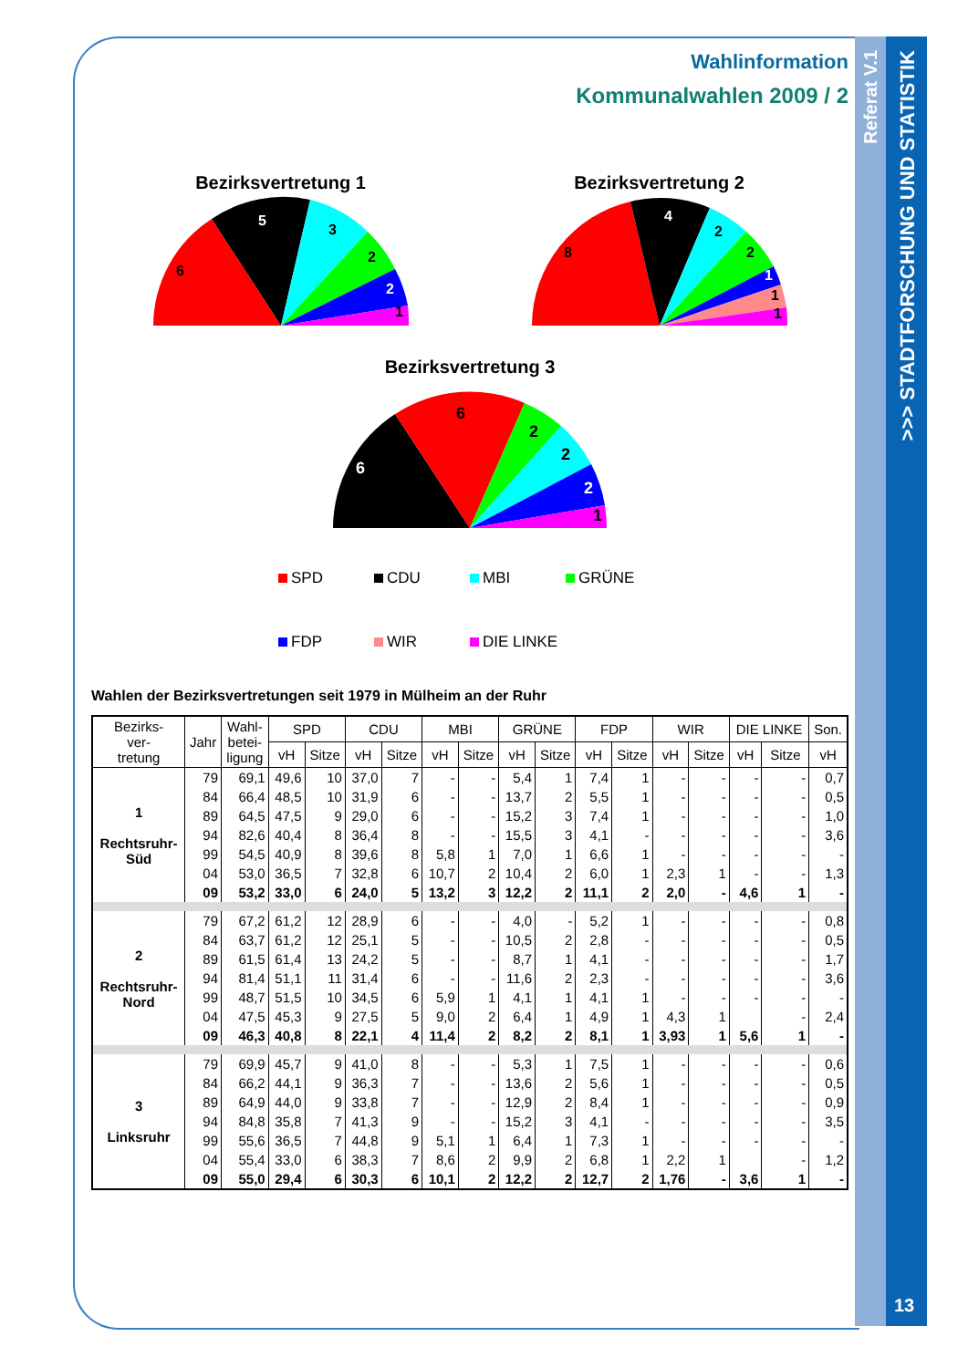Referat V.1
>>> STADTFORSCHUNG UND STATISTIK
13
Wahlinformation
Kommunalwahlen 2009 / 2
Bezirksvertretung 1
6
5
3
2
2
1
Bezirksvertretung 2
8
4
2
2
1
1
1
Bezirksvertretung 3
6
6
2
2
2
1
SPD CDU MBI GRÜNE FDP WIR DIE LINKE
Wahlen der Bezirksvertretungen seit 1979 in Mülheim an der Ruhr
| Bezirks- ver- tretung | Jahr | Wahl- betei- ligung | SPD | | CDU | | MBI | | GRÜNE | | FDP | | WIR | | DIE LINKE | | Son. |
| --- | --- | --- | --- | --- | --- | --- | --- | --- | --- | --- | --- | --- | --- | --- | --- | --- | --- |
| | | | vH | Sitze | vH | Sitze | vH | Sitze | vH | Sitze | vH | Sitze | vH | Sitze | vH | Sitze | vH |
| 1 Rechtsruhr- Süd | 79 | 69,1 | 49,6 | 10 | 37,0 | 7 | - | - | 5,4 | 1 | 7,4 | 1 | - | - | - | - | 0,7 |
| | 84 | 66,4 | 48,5 | 10 | 31,9 | 6 | - | - | 13,7 | 2 | 5,5 | 1 | - | - | - | - | 0,5 |
| | 89 | 64,5 | 47,5 | 9 | 29,0 | 6 | - | - | 15,2 | 3 | 7,4 | 1 | - | - | - | - | 1,0 |
| | 94 | 82,6 | 40,4 | 8 | 36,4 | 8 | - | - | 15,5 | 3 | 4,1 | - | - | - | - | - | 3,6 |
| | 99 | 54,5 | 40,9 | 8 | 39,6 | 8 | 5,8 | 1 | 7,0 | 1 | 6,6 | 1 | - | - | - | - | - |
| | 04 | 53,0 | 36,5 | 7 | 32,8 | 6 | 10,7 | 2 | 10,4 | 2 | 6,0 | 1 | 2,3 | 1 | - | - | 1,3 |
| | 09 | 53,2 | 33,0 | 6 | 24,0 | 5 | 13,2 | 3 | 12,2 | 2 | 11,1 | 2 | 2,0 | - | 4,6 | 1 | - |
| 2 Rechtsruhr- Nord | 79 | 67,2 | 61,2 | 12 | 28,9 | 6 | - | - | 4,0 | - | 5,2 | 1 | - | - | - | - | 0,8 |
| | 84 | 63,7 | 61,2 | 12 | 25,1 | 5 | - | - | 10,5 | 2 | 2,8 | - | - | - | - | - | 0,5 |
| | 89 | 61,5 | 61,4 | 13 | 24,2 | 5 | - | - | 8,7 | 1 | 4,1 | - | - | - | - | - | 1,7 |
| | 94 | 81,4 | 51,1 | 11 | 31,4 | 6 | - | - | 11,6 | 2 | 2,3 | - | - | - | - | - | 3,6 |
| | 99 | 48,7 | 51,5 | 10 | 34,5 | 6 | 5,9 | 1 | 4,1 | 1 | 4,1 | 1 | - | - | - | - | - |
| | 04 | 47,5 | 45,3 | 9 | 27,5 | 5 | 9,0 | 2 | 6,4 | 1 | 4,9 | 1 | 4,3 | 1 | | - | 2,4 |
| | 09 | 46,3 | 40,8 | 8 | 22,1 | 4 | 11,4 | 2 | 8,2 | 2 | 8,1 | 1 | 3,93 | 1 | 5,6 | 1 | - |
| 3 Linksruhr | 79 | 69,9 | 45,7 | 9 | 41,0 | 8 | - | - | 5,3 | 1 | 7,5 | 1 | - | - | - | - | 0,6 |
| | 84 | 66,2 | 44,1 | 9 | 36,3 | 7 | - | - | 13,6 | 2 | 5,6 | 1 | - | - | - | - | 0,5 |
| | 89 | 64,9 | 44,0 | 9 | 33,8 | 7 | - | - | 12,9 | 2 | 8,4 | 1 | - | - | - | - | 0,9 |
| | 94 | 84,8 | 35,8 | 7 | 41,3 | 9 | - | - | 15,2 | 3 | 4,1 | - | - | - | - | - | 3,5 |
| | 99 | 55,6 | 36,5 | 7 | 44,8 | 9 | 5,1 | 1 | 6,4 | 1 | 7,3 | 1 | - | - | - | - | - |
| | 04 | 55,4 | 33,0 | 6 | 38,3 | 7 | 8,6 | 2 | 9,9 | 2 | 6,8 | 1 | 2,2 | 1 | | - | 1,2 |
| | 09 | 55,0 | 29,4 | 6 | 30,3 | 6 | 10,1 | 2 | 12,2 | 2 | 12,7 | 2 | 1,76 | - | 3,6 | 1 | - |